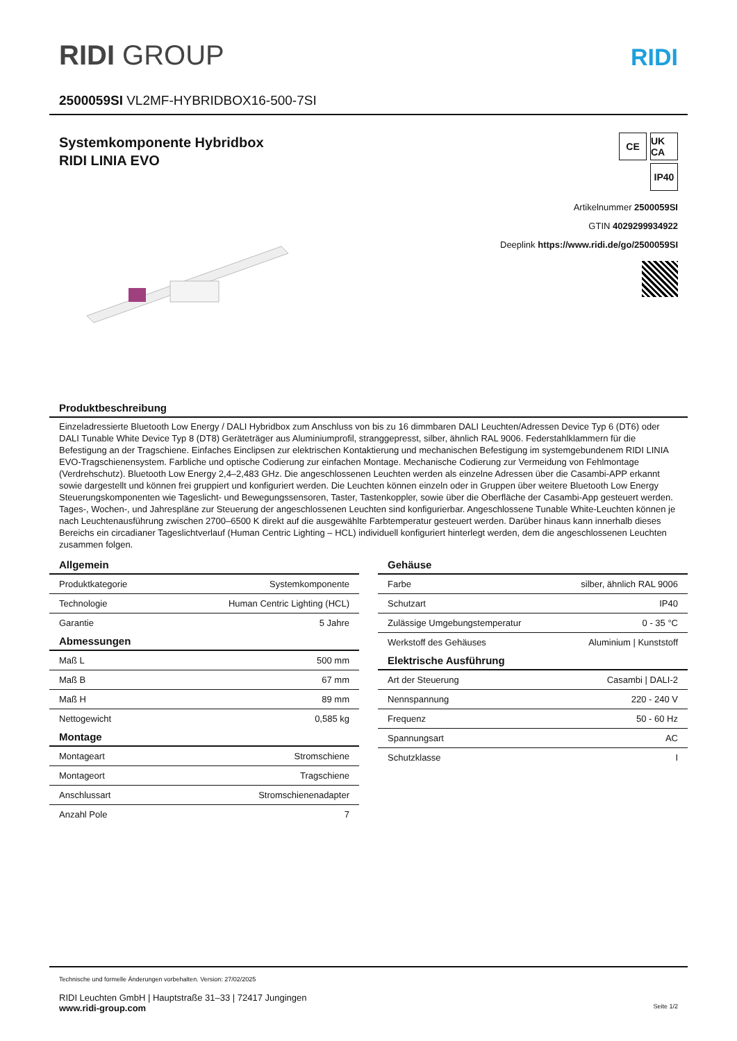RIDI GROUP
RIDI
2500059SI VL2MF-HYBRIDBOX16-500-7SI
Systemkomponente Hybridbox
RIDI LINIA EVO
CE
UK CA
IP40
Artikelnummer 2500059SI
GTIN 4029299934922
Deeplink https://www.ridi.de/go/2500059SI
Produktbeschreibung
Einzeladressierte Bluetooth Low Energy / DALI Hybridbox zum Anschluss von bis zu 16 dimmbaren DALI Leuchten/Adressen Device Typ 6 (DT6) oder DALI Tunable White Device Typ 8 (DT8) Geräteträger aus Aluminiumprofil, stranggepresst, silber, ähnlich RAL 9006. Federstahlklammern für die Befestigung an der Tragschiene. Einfaches Einclipsen zur elektrischen Kontaktierung und mechanischen Befestigung im systemgebundenem RIDI LINIA EVO-Tragschienensystem. Farbliche und optische Codierung zur einfachen Montage. Mechanische Codierung zur Vermeidung von Fehlmontage (Verdrehschutz). Bluetooth Low Energy 2,4–2,483 GHz. Die angeschlossenen Leuchten werden als einzelne Adressen über die Casambi-APP erkannt sowie dargestellt und können frei gruppiert und konfiguriert werden. Die Leuchten können einzeln oder in Gruppen über weitere Bluetooth Low Energy Steuerungskomponenten wie Tageslicht- und Bewegungssensoren, Taster, Tastenkoppler, sowie über die Oberfläche der Casambi-App gesteuert werden. Tages-, Wochen-, und Jahrespläne zur Steuerung der angeschlossenen Leuchten sind konfigurierbar. Angeschlossene Tunable White-Leuchten können je nach Leuchtenausführung zwischen 2700–6500 K direkt auf die ausgewählte Farbtemperatur gesteuert werden. Darüber hinaus kann innerhalb dieses Bereichs ein circadianer Tageslichtverlauf (Human Centric Lighting – HCL) individuell konfiguriert hinterlegt werden, dem die angeschlossenen Leuchten zusammen folgen.
Allgemein
| Produktkategorie | Systemkomponente |
| Technologie | Human Centric Lighting (HCL) |
| Garantie | 5 Jahre |
Abmessungen
| Maß L | 500 mm |
| Maß B | 67 mm |
| Maß H | 89 mm |
| Nettogewicht | 0,585 kg |
Montage
| Montageart | Stromschiene |
| Montageort | Tragschiene |
| Anschlussart | Stromschienenadapter |
| Anzahl Pole | 7 |
Gehäuse
| Farbe | silber, ähnlich RAL 9006 |
| Schutzart | IP40 |
| Zulässige Umgebungstemperatur | 0 - 35 °C |
| Werkstoff des Gehäuses | Aluminium / Kunststoff |
Elektrische Ausführung
| Art der Steuerung | Casambi / DALI-2 |
| Nennspannung | 220 - 240 V |
| Frequenz | 50 - 60 Hz |
| Spannungsart | AC |
| Schutzklasse | I |
Technische und formelle Änderungen vorbehalten. Version: 27/02/2025
RIDI Leuchten GmbH | Hauptstraße 31–33 | 72417 Jungingen
www.ridi-group.com Seite 1/2